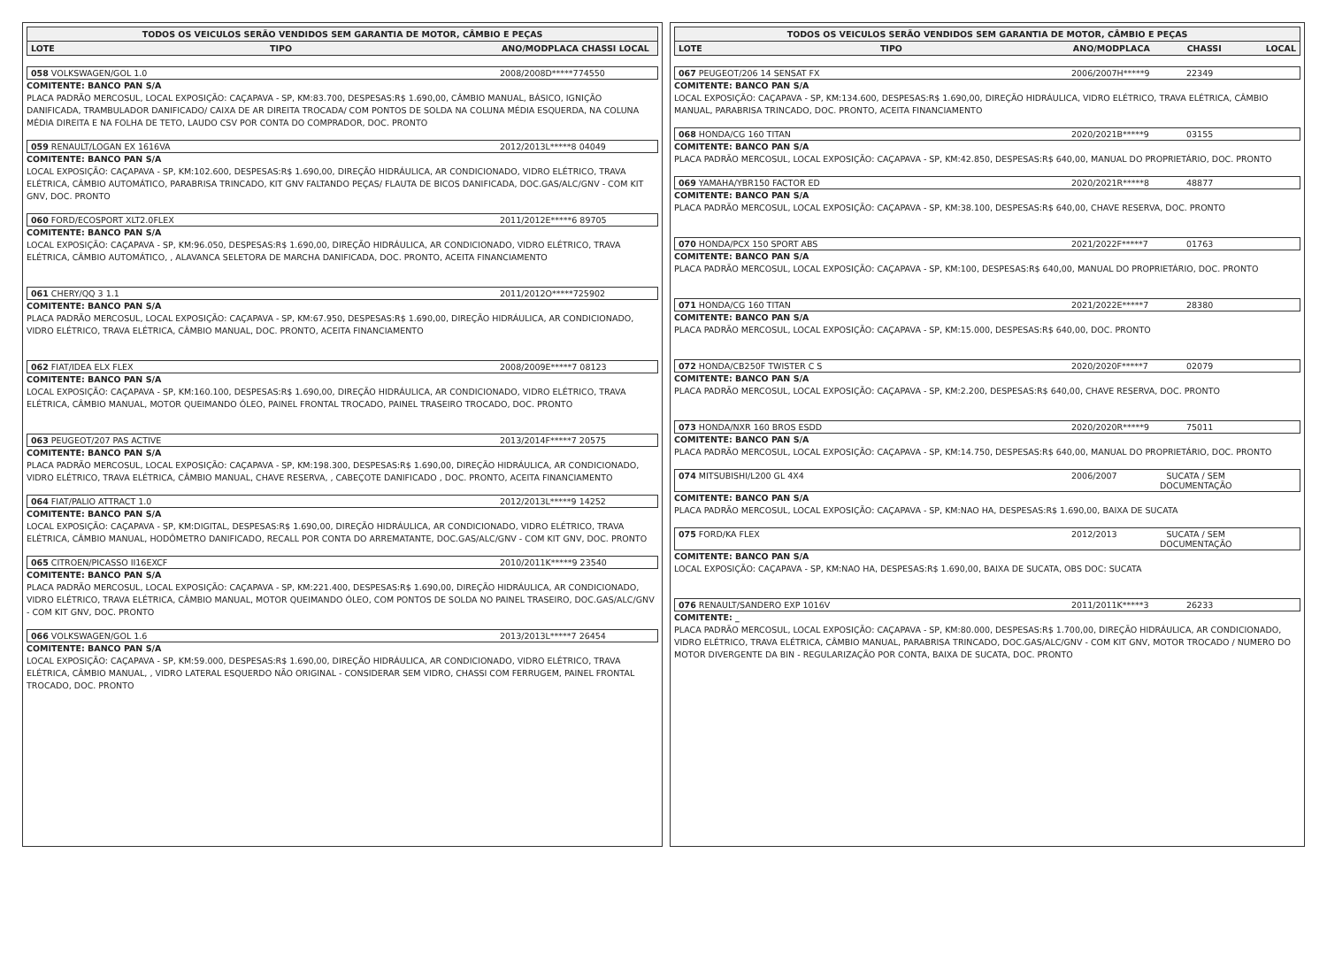TODOS OS VEICULOS SERÃO VENDIDOS SEM GARANTIA DE MOTOR, CÂMBIO E PEÇAS
LOTE TIPO ANO/MODPLACA CHASSI LOCAL
058 VOLKSWAGEN/GOL 1.0 2008/2008D*****774550
COMITENTE: BANCO PAN S/A
PLACA PADRÃO MERCOSUL, LOCAL EXPOSIÇÃO: CAÇAPAVA - SP, KM:83.700, DESPESAS:R$ 1.690,00, CÂMBIO MANUAL, BÁSICO, IGNIÇÃO DANIFICADA, TRAMBULADOR DANIFICADO/ CAIXA DE AR DIREITA TROCADA/ COM PONTOS DE SOLDA NA COLUNA MÉDIA ESQUERDA, NA COLUNA MÉDIA DIREITA E NA FOLHA DE TETO, LAUDO CSV POR CONTA DO COMPRADOR, DOC. PRONTO
059 RENAULT/LOGAN EX 1616VA 2012/2013L*****8 04049
COMITENTE: BANCO PAN S/A
LOCAL EXPOSIÇÃO: CAÇAPAVA - SP, KM:102.600, DESPESAS:R$ 1.690,00, DIREÇÃO HIDRÁULICA, AR CONDICIONADO, VIDRO ELÉTRICO, TRAVA ELÉTRICA, CÂMBIO AUTOMÁTICO, PARABRISA TRINCADO, KIT GNV FALTANDO PEÇAS/ FLAUTA DE BICOS DANIFICADA, DOC.GAS/ALC/GNV - COM KIT GNV, DOC. PRONTO
060 FORD/ECOSPORT XLT2.0FLEX 2011/2012E*****6 89705
COMITENTE: BANCO PAN S/A
LOCAL EXPOSIÇÃO: CAÇAPAVA - SP, KM:96.050, DESPESAS:R$ 1.690,00, DIREÇÃO HIDRÁULICA, AR CONDICIONADO, VIDRO ELÉTRICO, TRAVA ELÉTRICA, CÂMBIO AUTOMÁTICO, , ALAVANCA SELETORA DE MARCHA DANIFICADA, DOC. PRONTO, ACEITA FINANCIAMENTO
061 CHERY/QQ 3 1.1 2011/2012O*****725902
COMITENTE: BANCO PAN S/A
PLACA PADRÃO MERCOSUL, LOCAL EXPOSIÇÃO: CAÇAPAVA - SP, KM:67.950, DESPESAS:R$ 1.690,00, DIREÇÃO HIDRÁULICA, AR CONDICIONADO, VIDRO ELÉTRICO, TRAVA ELÉTRICA, CÂMBIO MANUAL, DOC. PRONTO, ACEITA FINANCIAMENTO
062 FIAT/IDEA ELX FLEX 2008/2009E*****7 08123
COMITENTE: BANCO PAN S/A
LOCAL EXPOSIÇÃO: CAÇAPAVA - SP, KM:160.100, DESPESAS:R$ 1.690,00, DIREÇÃO HIDRÁULICA, AR CONDICIONADO, VIDRO ELÉTRICO, TRAVA ELÉTRICA, CÂMBIO MANUAL, MOTOR QUEIMANDO ÓLEO, PAINEL FRONTAL TROCADO, PAINEL TRASEIRO TROCADO, DOC. PRONTO
063 PEUGEOT/207 PAS ACTIVE 2013/2014F*****7 20575
COMITENTE: BANCO PAN S/A
PLACA PADRÃO MERCOSUL, LOCAL EXPOSIÇÃO: CAÇAPAVA - SP, KM:198.300, DESPESAS:R$ 1.690,00, DIREÇÃO HIDRÁULICA, AR CONDICIONADO, VIDRO ELÉTRICO, TRAVA ELÉTRICA, CÂMBIO MANUAL, CHAVE RESERVA, , CABEÇOTE DANIFICADO , DOC. PRONTO, ACEITA FINANCIAMENTO
064 FIAT/PALIO ATTRACT 1.0 2012/2013L*****9 14252
COMITENTE: BANCO PAN S/A
LOCAL EXPOSIÇÃO: CAÇAPAVA - SP, KM:DIGITAL, DESPESAS:R$ 1.690,00, DIREÇÃO HIDRÁULICA, AR CONDICIONADO, VIDRO ELÉTRICO, TRAVA ELÉTRICA, CÂMBIO MANUAL, HODÔMETRO DANIFICADO, RECALL POR CONTA DO ARREMATANTE, DOC.GAS/ALC/GNV - COM KIT GNV, DOC. PRONTO
065 CITROEN/PICASSO II16EXCF 2010/2011K*****9 23540
COMITENTE: BANCO PAN S/A
PLACA PADRÃO MERCOSUL, LOCAL EXPOSIÇÃO: CAÇAPAVA - SP, KM:221.400, DESPESAS:R$ 1.690,00, DIREÇÃO HIDRÁULICA, AR CONDICIONADO, VIDRO ELÉTRICO, TRAVA ELÉTRICA, CÂMBIO MANUAL, MOTOR QUEIMANDO ÓLEO, COM PONTOS DE SOLDA NO PAINEL TRASEIRO, DOC.GAS/ALC/GNV - COM KIT GNV, DOC. PRONTO
066 VOLKSWAGEN/GOL 1.6 2013/2013L*****7 26454
COMITENTE: BANCO PAN S/A
LOCAL EXPOSIÇÃO: CAÇAPAVA - SP, KM:59.000, DESPESAS:R$ 1.690,00, DIREÇÃO HIDRÁULICA, AR CONDICIONADO, VIDRO ELÉTRICO, TRAVA ELÉTRICA, CÂMBIO MANUAL, , VIDRO LATERAL ESQUERDO NÃO ORIGINAL - CONSIDERAR SEM VIDRO, CHASSI COM FERRUGEM, PAINEL FRONTAL TROCADO, DOC. PRONTO
TODOS OS VEICULOS SERÃO VENDIDOS SEM GARANTIA DE MOTOR, CÂMBIO E PEÇAS
LOTE TIPO ANO/MODPLACA CHASSI LOCAL
067 PEUGEOT/206 14 SENSAT FX 2006/2007H*****9 22349
COMITENTE: BANCO PAN S/A
LOCAL EXPOSIÇÃO: CAÇAPAVA - SP, KM:134.600, DESPESAS:R$ 1.690,00, DIREÇÃO HIDRÁULICA, VIDRO ELÉTRICO, TRAVA ELÉTRICA, CÂMBIO MANUAL, PARABRISA TRINCADO, DOC. PRONTO, ACEITA FINANCIAMENTO
068 HONDA/CG 160 TITAN 2020/2021B*****9 03155
COMITENTE: BANCO PAN S/A
PLACA PADRÃO MERCOSUL, LOCAL EXPOSIÇÃO: CAÇAPAVA - SP, KM:42.850, DESPESAS:R$ 640,00, MANUAL DO PROPRIETÁRIO, DOC. PRONTO
069 YAMAHA/YBR150 FACTOR ED 2020/2021R*****8 48877
COMITENTE: BANCO PAN S/A
PLACA PADRÃO MERCOSUL, LOCAL EXPOSIÇÃO: CAÇAPAVA - SP, KM:38.100, DESPESAS:R$ 640,00, CHAVE RESERVA, DOC. PRONTO
070 HONDA/PCX 150 SPORT ABS 2021/2022F*****7 01763
COMITENTE: BANCO PAN S/A
PLACA PADRÃO MERCOSUL, LOCAL EXPOSIÇÃO: CAÇAPAVA - SP, KM:100, DESPESAS:R$ 640,00, MANUAL DO PROPRIETÁRIO, DOC. PRONTO
071 HONDA/CG 160 TITAN 2021/2022E*****7 28380
COMITENTE: BANCO PAN S/A
PLACA PADRÃO MERCOSUL, LOCAL EXPOSIÇÃO: CAÇAPAVA - SP, KM:15.000, DESPESAS:R$ 640,00, DOC. PRONTO
072 HONDA/CB250F TWISTER C S 2020/2020F*****7 02079
COMITENTE: BANCO PAN S/A
PLACA PADRÃO MERCOSUL, LOCAL EXPOSIÇÃO: CAÇAPAVA - SP, KM:2.200, DESPESAS:R$ 640,00, CHAVE RESERVA, DOC. PRONTO
073 HONDA/NXR 160 BROS ESDD 2020/2020R*****9 75011
COMITENTE: BANCO PAN S/A
PLACA PADRÃO MERCOSUL, LOCAL EXPOSIÇÃO: CAÇAPAVA - SP, KM:14.750, DESPESAS:R$ 640,00, MANUAL DO PROPRIETÁRIO, DOC. PRONTO
074 MITSUBISHI/L200 GL 4X4 2006/2007 SUCATA / SEM
DOCUMENTAÇÃO
COMITENTE: BANCO PAN S/A
PLACA PADRÃO MERCOSUL, LOCAL EXPOSIÇÃO: CAÇAPAVA - SP, KM:NAO HA, DESPESAS:R$ 1.690,00, BAIXA DE SUCATA
075 FORD/KA FLEX 2012/2013 SUCATA / SEM
DOCUMENTAÇÃO
COMITENTE: BANCO PAN S/A
LOCAL EXPOSIÇÃO: CAÇAPAVA - SP, KM:NAO HA, DESPESAS:R$ 1.690,00, BAIXA DE SUCATA, OBS DOC: SUCATA
076 RENAULT/SANDERO EXP 1016V 2011/2011K*****3 26233
COMITENTE: _
PLACA PADRÃO MERCOSUL, LOCAL EXPOSIÇÃO: CAÇAPAVA - SP, KM:80.000, DESPESAS:R$ 1.700,00, DIREÇÃO HIDRÁULICA, AR CONDICIONADO, VIDRO ELÉTRICO, TRAVA ELÉTRICA, CÂMBIO MANUAL, PARABRISA TRINCADO, DOC.GAS/ALC/GNV - COM KIT GNV, MOTOR TROCADO / NUMERO DO MOTOR DIVERGENTE DA BIN - REGULARIZAÇÃO POR CONTA, BAIXA DE SUCATA, DOC. PRONTO